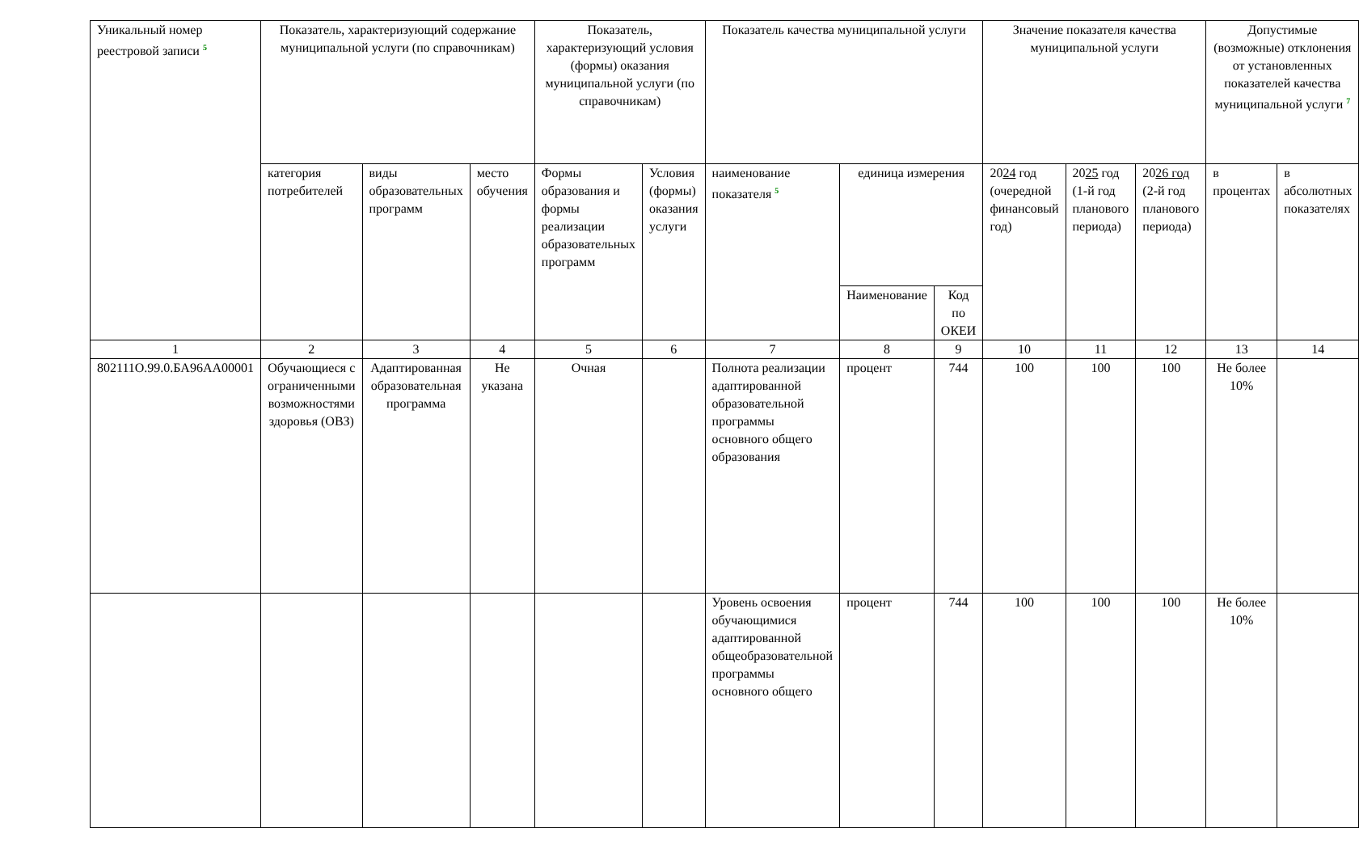| Уникальный номер реестровой записи <sup>5</sup> | Показатель, характеризующий содержание муниципальной услуги (по справочникам) | | | Показатель, характеризующий условия (формы) оказания муниципальной услуги (по справочникам) | | Показатель качества муниципальной услуги | | | Значение показателя качества муниципальной услуги | | | Допустимые (возможные) отклонения от установленных показателей качества муниципальной услуги <sup>7</sup> | |
| --- | --- | --- | --- | --- | --- | --- | --- | --- | --- | --- | --- | --- | --- |
| | категория потребителей | виды образовательных программ | место обучения | Формы образования и формы реализации образовательных программ | Условия (формы) оказания услуги | наименование показателя <sup>5</sup> | единица измерения | | 20 24 год (очередной финансовый год) | 20 25 год (1-й год планового периода) | 20 26 год (2-й год планового периода) | в процентах | в абсолютных показателях |
| | | | | | | | Наименование | Код по ОКЕИ | | | | | |
| 1 | 2 | 3 | 4 | 5 | 6 | 7 | 8 | 9 | 10 | 11 | 12 | 13 | 14 |
| 802111О.99.0.БА96АА00001 | Обучающиеся с ограниченными возможностями здоровья (ОВЗ) | Адаптированная образовательная программа | Не указана | Очная | | Полнота реализации адаптированной образовательной программы основного общего образования | процент | 744 | 100 | 100 | 100 | Не более 10% | |
| | | | | | | Уровень освоения обучающимися адаптированной общеобразовательной программы основного общего | процент | 744 | 100 | 100 | 100 | Не более 10% | |